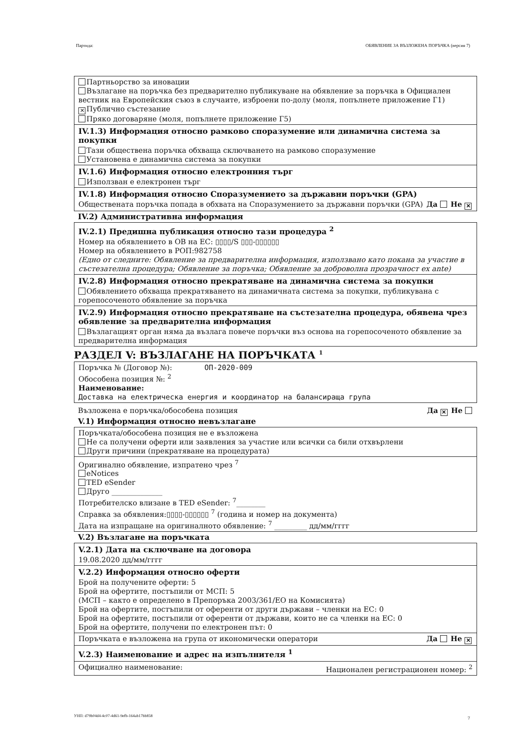Партида: ОБЯВЛЕНИЕ ЗА ВЪЗЛОЖЕНА ПОРЪЧКА (версия 7)
Партньорство за иновации
Възлагане на поръчка без предварително публикуване на обявление за поръчка в Официален вестник на Европейския съюз в случаите, изброени по-долу (моля, попълнете приложение Г1)
✕ Публично състезание
Пряко договаряне (моля, попълнете приложение Г5)
IV.1.3) Информация относно рамково споразумение или динамична система за покупки
Тази обществена поръчка обхваща сключването на рамково споразумение
Установена е динамична система за покупки
IV.1.6) Информация относно електронния търг
Използван е електронен търг
IV.1.8) Информация относно Споразумението за държавни поръчки (GPA)
Обществената поръчка попада в обхвата на Споразумението за държавни поръчки (GPA) Да Не ✕
IV.2) Административна информация
IV.2.1) Предишна публикация относно тази процедура <sup>2</sup>
Номер на обявлението в ОВ на ЕС: ▯▯▯▯/S ▯▯▯-▯▯▯▯▯▯
Номер на обявлението в РОП:982758
(Едно от следните: Обявление за предварителна информация, използвано като покана за участие в състезателна процедура; Обявление за поръчка; Обявление за доброволна прозрачност ex ante)
IV.2.8) Информация относно прекратяване на динамична система за покупки
Обявлението обхваща прекратяването на динамичната система за покупки, публикувана с горепосоченото обявление за поръчка
IV.2.9) Информация относно прекратяване на състезателна процедура, обявена чрез обявление за предварителна информация
Възлагащият орган няма да възлага повече поръчки въз основа на горепосоченото обявление за предварителна информация
РАЗДЕЛ V: ВЪЗЛАГАНЕ НА ПОРЪЧКАТА <sup>1</sup>
Поръчка № (Договор №): ОП-2020-009
Обособена позиция №: <sup>2</sup>
Наименование:
Доставка на електрическа енергия и координатор на балансираща група
Възложена е поръчка/обособена позиция Да ✕ Не
V.1) Информация относно невъзлагане
Поръчката/обособена позиция не е възложена
Не са получени оферти или заявления за участие или всички са били отхвърлени
Други причини (прекратяване на процедурата)
Оригинално обявление, изпратено чрез <sup>7</sup>
eNotices
TED eSender
Друго ______________
Потребителско влизане в TED eSender: <sup>7</sup>________
Справка за обявления:▯▯▯▯-▯▯▯▯▯▯ <sup>7</sup> (година и номер на документа)
Дата на изпращане на оригиналното обявление: <sup>7</sup> _________ дд/мм/гггг
V.2) Възлагане на поръчката
V.2.1) Дата на сключване на договора
19.08.2020 дд/мм/гггг
V.2.2) Информация относно оферти
Брой на получените оферти: 5
Брой на офертите, постъпили от МСП: 5
(МСП – както е определено в Препоръка 2003/361/ЕО на Комисията)
Брой на офертите, постъпили от оференти от други държави – членки на ЕС: 0
Брой на офертите, постъпили от оференти от държави, които не са членки на ЕС: 0
Брой на офертите, получени по електронен път: 0
Поръчката е възложена на група от икономически оператори Да Не ✕
V.2.3) Наименование и адрес на изпълнителя <sup>1</sup>
Официално наименование: Национален регистрационен номер: <sup>2</sup>
УНП: d79b04d4-4c07-4d61-9efb-164ab17bb858
7